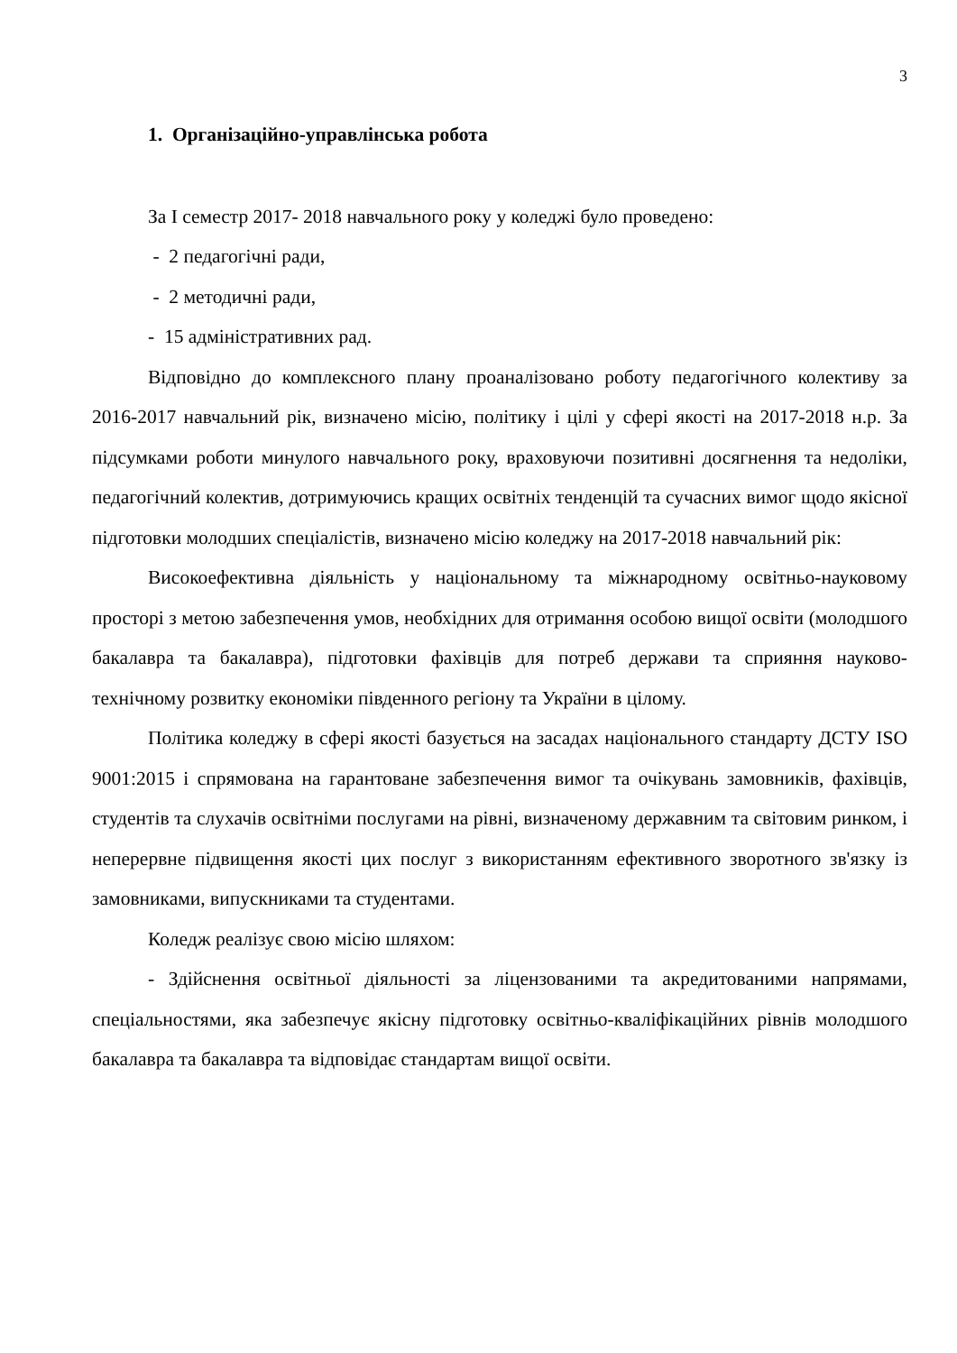3
1. Організаційно-управлінська робота
За I семестр 2017- 2018 навчального року у коледжі було проведено:
- 2 педагогічні ради,
- 2 методичні ради,
- 15 адміністративних рад.
Відповідно до комплексного плану проаналізовано роботу педагогічного колективу за 2016-2017 навчальний рік, визначено місію, політику і цілі у сфері якості на 2017-2018 н.р. За підсумками роботи минулого навчального року, враховуючи позитивні досягнення та недоліки, педагогічний колектив, дотримуючись кращих освітніх тенденцій та сучасних вимог щодо якісної підготовки молодших спеціалістів, визначено місію коледжу на 2017-2018 навчальний рік:
Високоефективна діяльність у національному та міжнародному освітньо-науковому просторі з метою забезпечення умов, необхідних для отримання особою вищої освіти (молодшого бакалавра та бакалавра), підготовки фахівців для потреб держави та сприяння науково-технічному розвитку економіки південного регіону та України в цілому.
Політика коледжу в сфері якості базується на засадах національного стандарту ДСТУ ISO 9001:2015 і спрямована на гарантоване забезпечення вимог та очікувань замовників, фахівців, студентів та слухачів освітніми послугами на рівні, визначеному державним та світовим ринком, і неперервне підвищення якості цих послуг з використанням ефективного зворотного зв'язку із замовниками, випускниками та студентами.
Коледж реалізує свою місію шляхом:
- Здійснення освітньої діяльності за ліцензованими та акредитованими напрямами, спеціальностями, яка забезпечує якісну підготовку освітньо-кваліфікаційних рівнів молодшого бакалавра та бакалавра та відповідає стандартам вищої освіти.